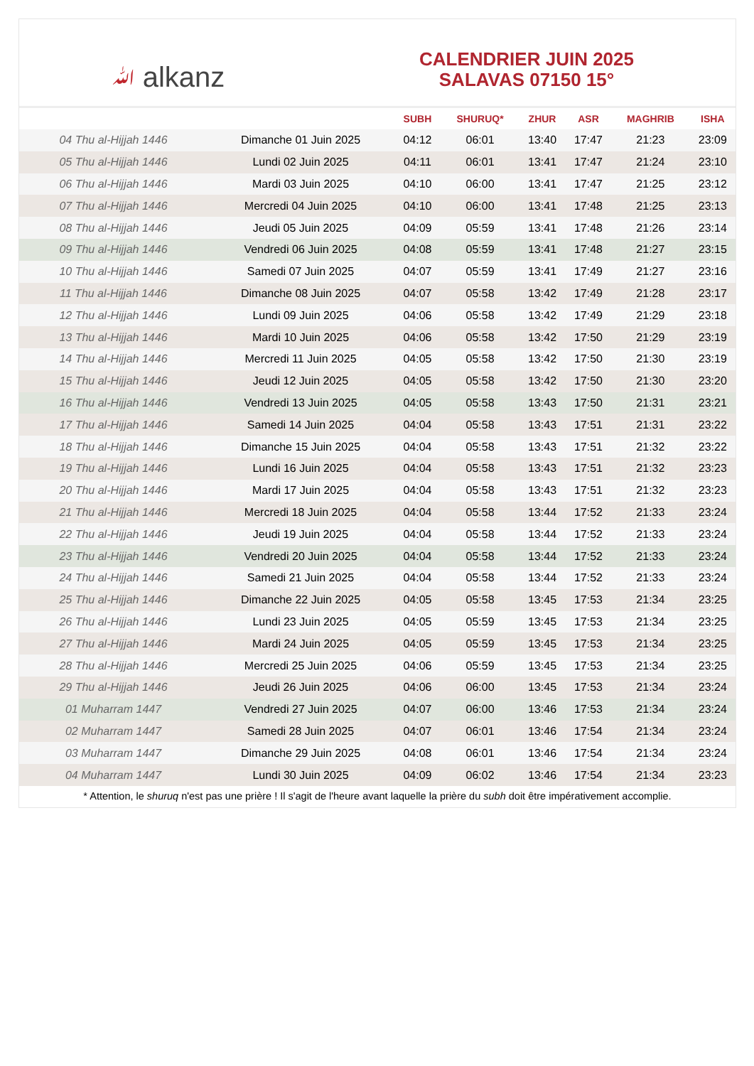ﷲ alkanz
CALENDRIER JUIN 2025
SALAVAS 07150 15°
| | | SUBH | SHURUQ* | ZHUR | ASR | MAGHRIB | ISHA |
| --- | --- | --- | --- | --- | --- | --- | --- |
| 04 Thu al-Hijjah 1446 | Dimanche 01 Juin 2025 | 04:12 | 06:01 | 13:40 | 17:47 | 21:23 | 23:09 |
| 05 Thu al-Hijjah 1446 | Lundi 02 Juin 2025 | 04:11 | 06:01 | 13:41 | 17:47 | 21:24 | 23:10 |
| 06 Thu al-Hijjah 1446 | Mardi 03 Juin 2025 | 04:10 | 06:00 | 13:41 | 17:47 | 21:25 | 23:12 |
| 07 Thu al-Hijjah 1446 | Mercredi 04 Juin 2025 | 04:10 | 06:00 | 13:41 | 17:48 | 21:25 | 23:13 |
| 08 Thu al-Hijjah 1446 | Jeudi 05 Juin 2025 | 04:09 | 05:59 | 13:41 | 17:48 | 21:26 | 23:14 |
| 09 Thu al-Hijjah 1446 | Vendredi 06 Juin 2025 | 04:08 | 05:59 | 13:41 | 17:48 | 21:27 | 23:15 |
| 10 Thu al-Hijjah 1446 | Samedi 07 Juin 2025 | 04:07 | 05:59 | 13:41 | 17:49 | 21:27 | 23:16 |
| 11 Thu al-Hijjah 1446 | Dimanche 08 Juin 2025 | 04:07 | 05:58 | 13:42 | 17:49 | 21:28 | 23:17 |
| 12 Thu al-Hijjah 1446 | Lundi 09 Juin 2025 | 04:06 | 05:58 | 13:42 | 17:49 | 21:29 | 23:18 |
| 13 Thu al-Hijjah 1446 | Mardi 10 Juin 2025 | 04:06 | 05:58 | 13:42 | 17:50 | 21:29 | 23:19 |
| 14 Thu al-Hijjah 1446 | Mercredi 11 Juin 2025 | 04:05 | 05:58 | 13:42 | 17:50 | 21:30 | 23:19 |
| 15 Thu al-Hijjah 1446 | Jeudi 12 Juin 2025 | 04:05 | 05:58 | 13:42 | 17:50 | 21:30 | 23:20 |
| 16 Thu al-Hijjah 1446 | Vendredi 13 Juin 2025 | 04:05 | 05:58 | 13:43 | 17:50 | 21:31 | 23:21 |
| 17 Thu al-Hijjah 1446 | Samedi 14 Juin 2025 | 04:04 | 05:58 | 13:43 | 17:51 | 21:31 | 23:22 |
| 18 Thu al-Hijjah 1446 | Dimanche 15 Juin 2025 | 04:04 | 05:58 | 13:43 | 17:51 | 21:32 | 23:22 |
| 19 Thu al-Hijjah 1446 | Lundi 16 Juin 2025 | 04:04 | 05:58 | 13:43 | 17:51 | 21:32 | 23:23 |
| 20 Thu al-Hijjah 1446 | Mardi 17 Juin 2025 | 04:04 | 05:58 | 13:43 | 17:51 | 21:32 | 23:23 |
| 21 Thu al-Hijjah 1446 | Mercredi 18 Juin 2025 | 04:04 | 05:58 | 13:44 | 17:52 | 21:33 | 23:24 |
| 22 Thu al-Hijjah 1446 | Jeudi 19 Juin 2025 | 04:04 | 05:58 | 13:44 | 17:52 | 21:33 | 23:24 |
| 23 Thu al-Hijjah 1446 | Vendredi 20 Juin 2025 | 04:04 | 05:58 | 13:44 | 17:52 | 21:33 | 23:24 |
| 24 Thu al-Hijjah 1446 | Samedi 21 Juin 2025 | 04:04 | 05:58 | 13:44 | 17:52 | 21:33 | 23:24 |
| 25 Thu al-Hijjah 1446 | Dimanche 22 Juin 2025 | 04:05 | 05:58 | 13:45 | 17:53 | 21:34 | 23:25 |
| 26 Thu al-Hijjah 1446 | Lundi 23 Juin 2025 | 04:05 | 05:59 | 13:45 | 17:53 | 21:34 | 23:25 |
| 27 Thu al-Hijjah 1446 | Mardi 24 Juin 2025 | 04:05 | 05:59 | 13:45 | 17:53 | 21:34 | 23:25 |
| 28 Thu al-Hijjah 1446 | Mercredi 25 Juin 2025 | 04:06 | 05:59 | 13:45 | 17:53 | 21:34 | 23:25 |
| 29 Thu al-Hijjah 1446 | Jeudi 26 Juin 2025 | 04:06 | 06:00 | 13:45 | 17:53 | 21:34 | 23:24 |
| 01 Muharram 1447 | Vendredi 27 Juin 2025 | 04:07 | 06:00 | 13:46 | 17:53 | 21:34 | 23:24 |
| 02 Muharram 1447 | Samedi 28 Juin 2025 | 04:07 | 06:01 | 13:46 | 17:54 | 21:34 | 23:24 |
| 03 Muharram 1447 | Dimanche 29 Juin 2025 | 04:08 | 06:01 | 13:46 | 17:54 | 21:34 | 23:24 |
| 04 Muharram 1447 | Lundi 30 Juin 2025 | 04:09 | 06:02 | 13:46 | 17:54 | 21:34 | 23:23 |
* Attention, le shuruq n'est pas une prière ! Il s'agit de l'heure avant laquelle la prière du subh doit être impérativement accomplie.